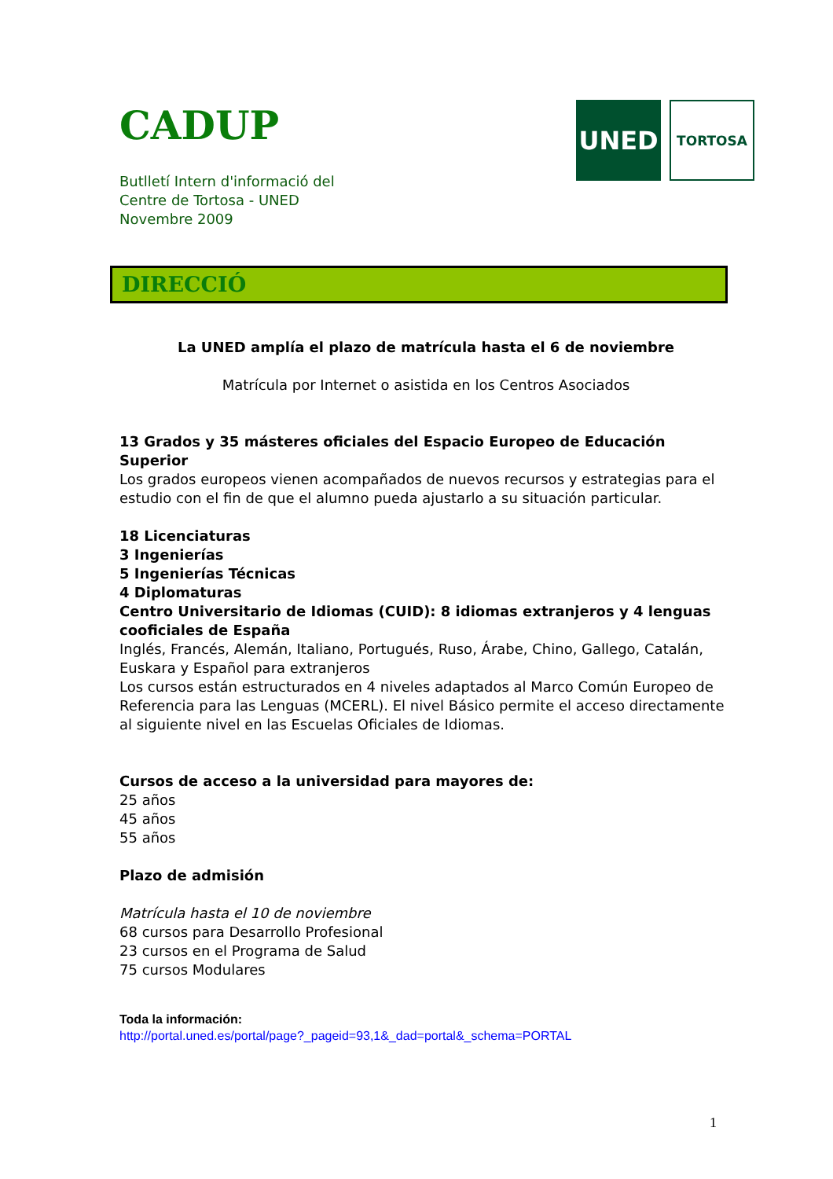CADUP
Butlletí Intern d'informació del
Centre de Tortosa - UNED
Novembre 2009
UNED
TORTOSA
DIRECCIÓ
La UNED amplía el plazo de matrícula hasta el 6 de noviembre
Matrícula por Internet o asistida en los Centros Asociados
13 Grados y 35 másteres oficiales del Espacio Europeo de Educación Superior
Los grados europeos vienen acompañados de nuevos recursos y estrategias para el estudio con el fin de que el alumno pueda ajustarlo a su situación particular.
18 Licenciaturas
3 Ingenierías
5 Ingenierías Técnicas
4 Diplomaturas
Centro Universitario de Idiomas (CUID): 8 idiomas extranjeros y 4 lenguas cooficiales de España
Inglés, Francés, Alemán, Italiano, Portugués, Ruso, Árabe, Chino, Gallego, Catalán, Euskara y Español para extranjeros
Los cursos están estructurados en 4 niveles adaptados al Marco Común Europeo de Referencia para las Lenguas (MCERL). El nivel Básico permite el acceso directamente al siguiente nivel en las Escuelas Oficiales de Idiomas.
Cursos de acceso a la universidad para mayores de:
25 años
45 años
55 años
Plazo de admisión
Matrícula hasta el 10 de noviembre
68 cursos para Desarrollo Profesional
23 cursos en el Programa de Salud
75 cursos Modulares
Toda la información:
http://portal.uned.es/portal/page?_pageid=93,1&_dad=portal&_schema=PORTAL
1